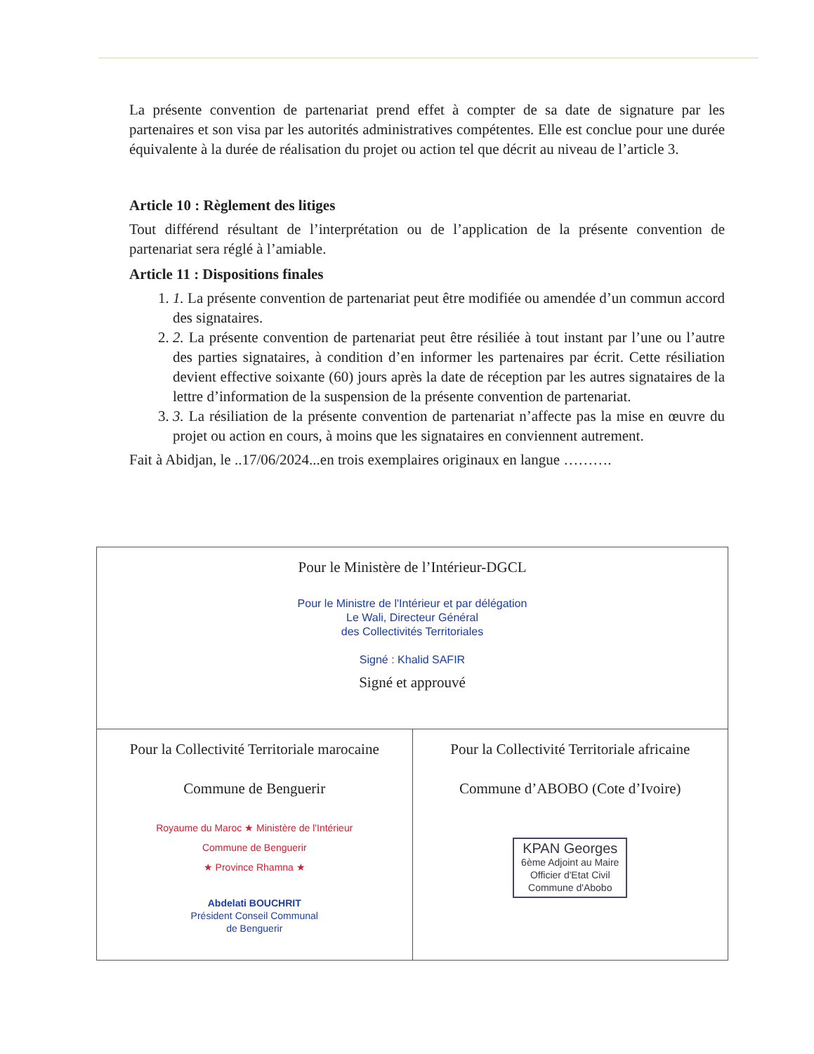La présente convention de partenariat prend effet à compter de sa date de signature par les partenaires et son visa par les autorités administratives compétentes. Elle est conclue pour une durée équivalente à la durée de réalisation du projet ou action tel que décrit au niveau de l’article 3.
Article 10 : Règlement des litiges
Tout différend résultant de l’interprétation ou de l’application de la présente convention de partenariat sera réglé à l’amiable.
Article 11 : Dispositions finales
1. 1. La présente convention de partenariat peut être modifiée ou amendée d’un commun accord des signataires.
2. 2. La présente convention de partenariat peut être résiliée à tout instant par l’une ou l’autre des parties signataires, à condition d’en informer les partenaires par écrit. Cette résiliation devient effective soixante (60) jours après la date de réception par les autres signataires de la lettre d’information de la suspension de la présente convention de partenariat.
3. 3. La résiliation de la présente convention de partenariat n’affecte pas la mise en œuvre du projet ou action en cours, à moins que les signataires en conviennent autrement.
Fait à Abidjan, le ..17/06/2024...en trois exemplaires originaux en langue ……….
| Pour le Ministère de l’Intérieur-DGCL Pour le Ministre de l'Intérieur et par délégation Le Wali, Directeur Général des Collectivités Territoriales Signé : Khalid SAFIR Signé et approuvé | |
| Pour la Collectivité Territoriale marocaine Commune de Benguerir Royaume du Maroc ★ Ministère de l'Intérieur Commune de Benguerir ★ Province Rhamna ★ Abdelati BOUCHRIT Président Conseil Communal de Benguerir | Pour la Collectivité Territoriale africaine Commune d’ABOBO (Cote d’Ivoire) KPAN Georges 6ème Adjoint au Maire Officier d'Etat Civil Commune d'Abobo |